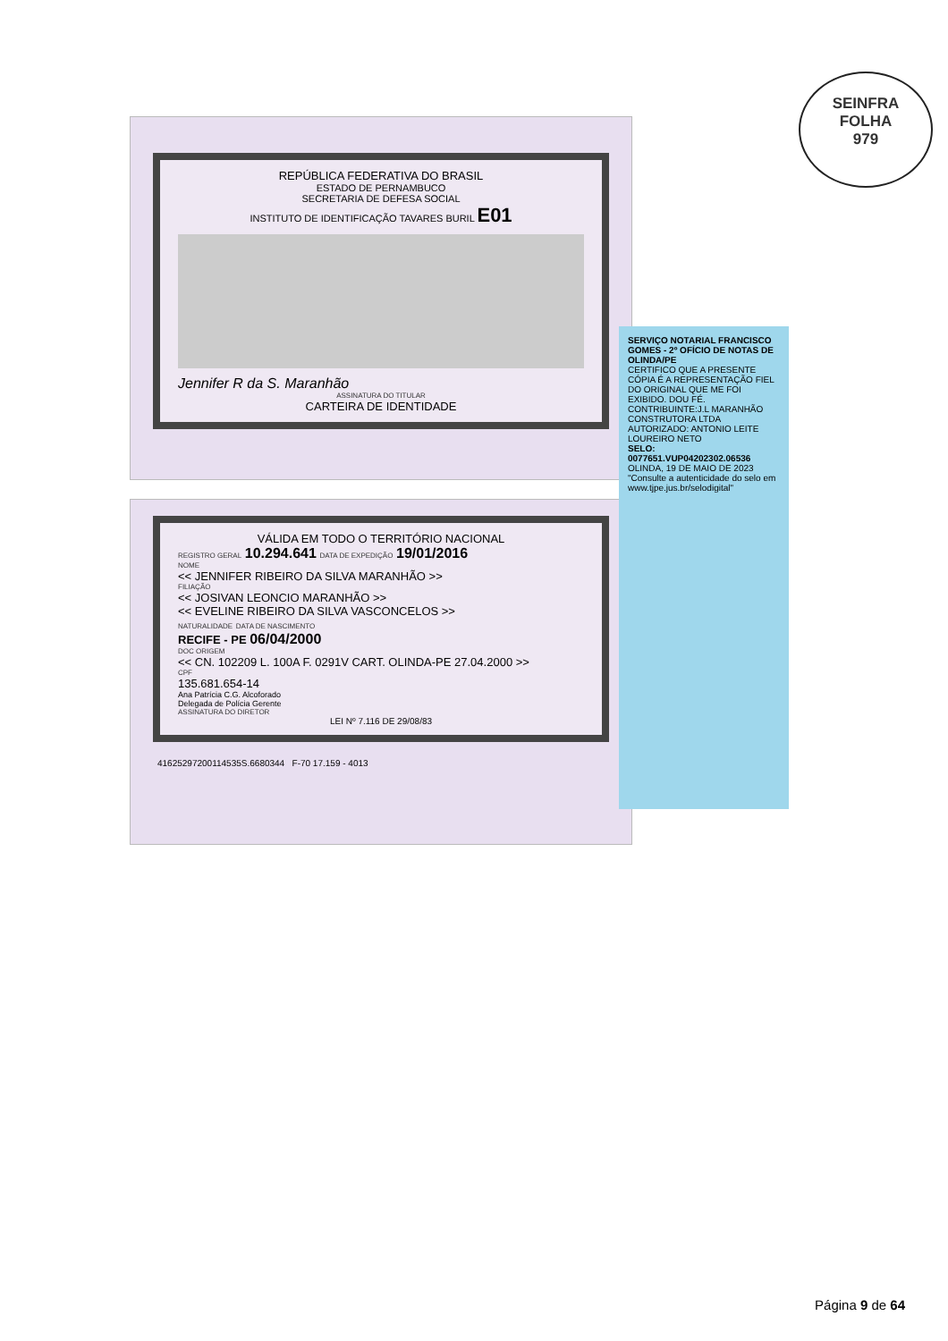SEINFRA
FOLHA
979
REPÚBLICA FEDERATIVA DO BRASIL
ESTADO DE PERNAMBUCO
SECRETARIA DE DEFESA SOCIAL
INSTITUTO DE IDENTIFICAÇÃO TAVARES BURIL E01
Jennifer R da S. Maranhão
ASSINATURA DO TITULAR
CARTEIRA DE IDENTIDADE
VÁLIDA EM TODO O TERRITÓRIO NACIONAL
REGISTRO GERAL 10.294.641 DATA DE EXPEDIÇÃO 19/01/2016
NOME
<< JENNIFER RIBEIRO DA SILVA MARANHÃO >>
FILIAÇÃO
<< JOSIVAN LEONCIO MARANHÃO >>
<< EVELINE RIBEIRO DA SILVA VASCONCELOS >>
NATURALIDADE DATA DE NASCIMENTO
RECIFE - PE 06/04/2000
DOC ORIGEM
<< CN. 102209 L. 100A F. 0291V CART. OLINDA-PE 27.04.2000 >>
CPF
135.681.654-14
Ana Patrícia C.G. Alcoforado
Delegada de Polícia Gerente
ASSINATURA DO DIRETOR
LEI Nº 7.116 DE 29/08/83
41625297200114535S.6680344 F-70 17.159 - 4013
SERVIÇO NOTARIAL FRANCISCO GOMES - 2º OFÍCIO DE NOTAS DE OLINDA/PE
CERTIFICO QUE A PRESENTE CÓPIA É A REPRESENTAÇÃO FIEL DO ORIGINAL QUE ME FOI EXIBIDO. DOU FÉ.
CONTRIBUINTE:J.L MARANHÃO CONSTRUTORA LTDA
AUTORIZADO: ANTONIO LEITE LOUREIRO NETO
SELO: 0077651.VUP04202302.06536
OLINDA, 19 DE MAIO DE 2023
"Consulte a autenticidade do selo em www.tjpe.jus.br/selodigital"
Página 9 de 64